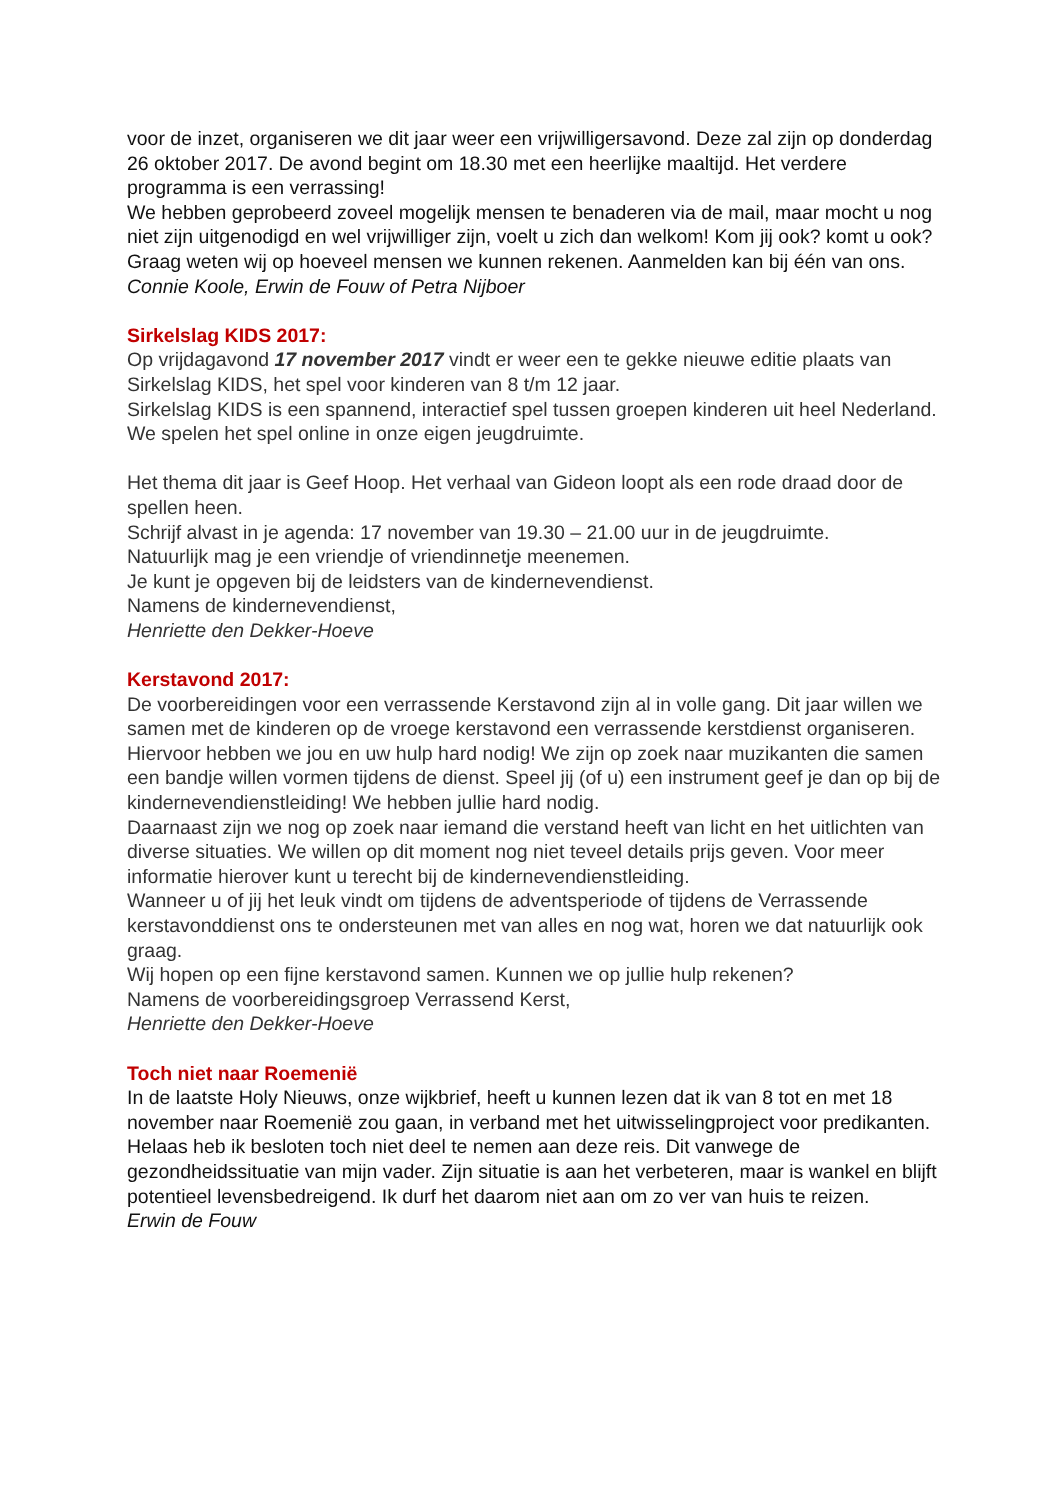voor de inzet, organiseren we dit jaar weer een vrijwilligersavond. Deze zal zijn op donderdag 26 oktober 2017. De avond begint om 18.30 met een heerlijke maaltijd. Het verdere programma is een verrassing!
We hebben geprobeerd zoveel mogelijk mensen te benaderen via de mail, maar mocht u nog niet zijn uitgenodigd en wel vrijwilliger zijn, voelt u zich dan welkom! Kom jij ook? komt u ook? Graag weten wij op hoeveel mensen we kunnen rekenen. Aanmelden kan bij één van ons.
Connie Koole, Erwin de Fouw of Petra Nijboer
Sirkelslag KIDS 2017:
Op vrijdagavond 17 november 2017 vindt er weer een te gekke nieuwe editie plaats van Sirkelslag KIDS, het spel voor kinderen van 8 t/m 12 jaar.
Sirkelslag KIDS is een spannend, interactief spel tussen groepen kinderen uit heel Nederland. We spelen het spel online in onze eigen jeugdruimte.
Het thema dit jaar is Geef Hoop. Het verhaal van Gideon loopt als een rode draad door de spellen heen.
Schrijf alvast in je agenda: 17 november van 19.30 – 21.00 uur in de jeugdruimte.
Natuurlijk mag je een vriendje of vriendinnetje meenemen.
Je kunt je opgeven bij de leidsters van de kindernevendienst.
Namens de kindernevendienst,
Henriette den Dekker-Hoeve
Kerstavond 2017:
De voorbereidingen voor een verrassende Kerstavond zijn al in volle gang. Dit jaar willen we samen met de kinderen op de vroege kerstavond een verrassende kerstdienst organiseren.
Hiervoor hebben we jou en uw hulp hard nodig! We zijn op zoek naar muzikanten die samen een bandje willen vormen tijdens de dienst. Speel jij (of u) een instrument geef je dan op bij de kindernevendienstleiding! We hebben jullie hard nodig.
Daarnaast zijn we nog op zoek naar iemand die verstand heeft van licht en het uitlichten van diverse situaties. We willen op dit moment nog niet teveel details prijs geven. Voor meer informatie hierover kunt u terecht bij de kindernevendienstleiding.
Wanneer u of jij het leuk vindt om tijdens de adventsperiode of tijdens de Verrassende kerstavonddienst ons te ondersteunen met van alles en nog wat, horen we dat natuurlijk ook graag.
Wij hopen op een fijne kerstavond samen. Kunnen we op jullie hulp rekenen?
Namens de voorbereidingsgroep Verrassend Kerst,
Henriette den Dekker-Hoeve
Toch niet naar Roemenië
In de laatste Holy Nieuws, onze wijkbrief, heeft u kunnen lezen dat ik van 8 tot en met 18 november naar Roemenië zou gaan, in verband met het uitwisselingproject voor predikanten. Helaas heb ik besloten toch niet deel te nemen aan deze reis. Dit vanwege de gezondheidssituatie van mijn vader. Zijn situatie is aan het verbeteren, maar is wankel en blijft potentieel levensbedreigend. Ik durf het daarom niet aan om zo ver van huis te reizen.
Erwin de Fouw